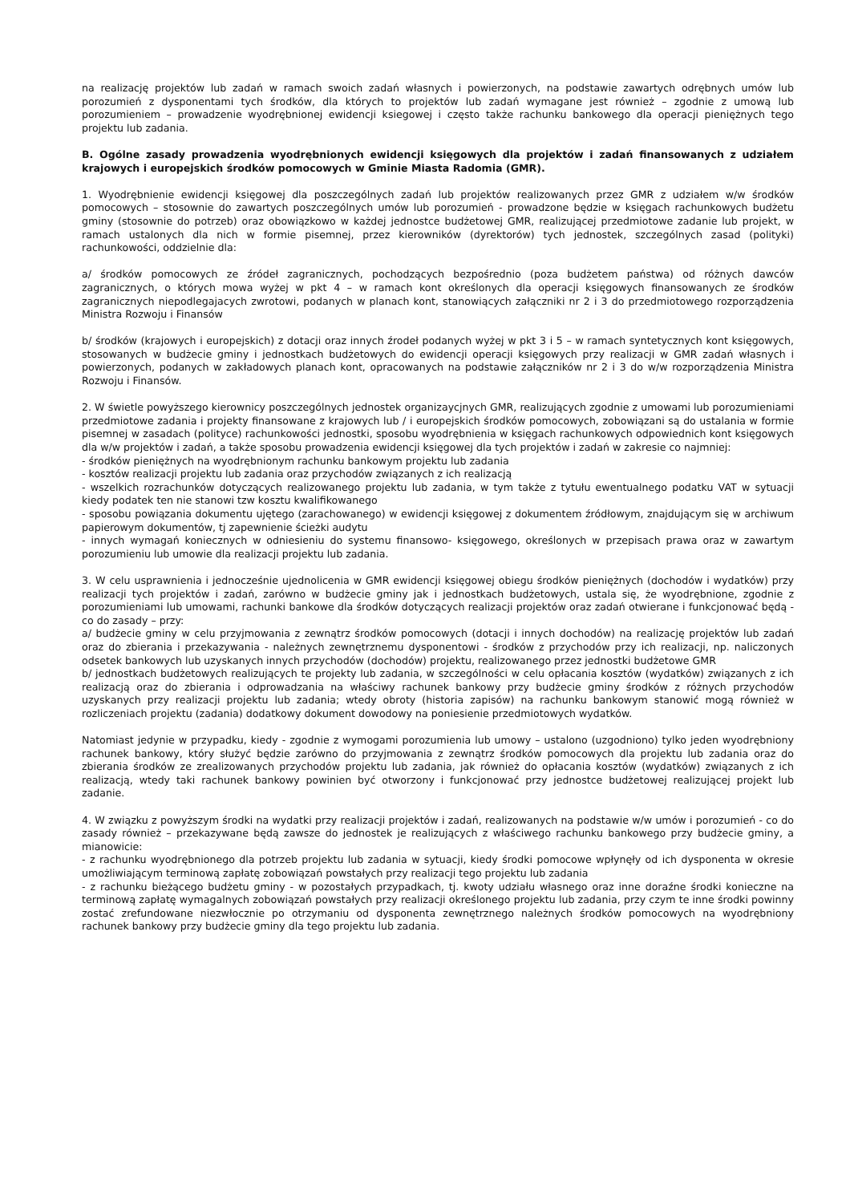na realizację projektów lub zadań w ramach swoich zadań własnych i powierzonych, na podstawie zawartych odrębnych umów lub porozumień z dysponentami tych środków, dla których to projektów lub zadań wymagane jest również – zgodnie z umową lub porozumieniem – prowadzenie wyodrębnionej ewidencji ksiegowej i często także rachunku bankowego dla operacji pieniężnych tego projektu lub zadania.
B. Ogólne zasady prowadzenia wyodrębnionych ewidencji księgowych dla projektów i zadań finansowanych z udziałem krajowych i europejskich środków pomocowych w Gminie Miasta Radomia (GMR).
1. Wyodrębnienie ewidencji księgowej dla poszczególnych zadań lub projektów realizowanych przez GMR z udziałem w/w środków pomocowych – stosownie do zawartych poszczególnych umów lub porozumień - prowadzone będzie w księgach rachunkowych budżetu gminy (stosownie do potrzeb) oraz obowiązkowo w każdej jednostce budżetowej GMR, realizującej przedmiotowe zadanie lub projekt, w ramach ustalonych dla nich w formie pisemnej, przez kierowników (dyrektorów) tych jednostek, szczególnych zasad (polityki) rachunkowości, oddzielnie dla:
a/ środków pomocowych ze źródeł zagranicznych, pochodzących bezpośrednio (poza budżetem państwa) od różnych dawców zagranicznych, o których mowa wyżej w pkt 4 – w ramach kont określonych dla operacji księgowych finansowanych ze środków zagranicznych niepodlegajacych zwrotowi, podanych w planach kont, stanowiących załączniki nr 2 i 3 do przedmiotowego rozporządzenia Ministra Rozwoju i Finansów
b/ środków (krajowych i europejskich) z dotacji oraz innych źrodeł podanych wyżej w pkt 3 i 5 – w ramach syntetycznych kont księgowych, stosowanych w budżecie gminy i jednostkach budżetowych do ewidencji operacji księgowych przy realizacji w GMR zadań własnych i powierzonych, podanych w zakładowych planach kont, opracowanych na podstawie załączników nr 2 i 3 do w/w rozporządzenia Ministra Rozwoju i Finansów.
2. W świetle powyższego kierownicy poszczególnych jednostek organizaycjnych GMR, realizujących zgodnie z umowami lub porozumieniami przedmiotowe zadania i projekty finansowane z krajowych lub / i europejskich środków pomocowych, zobowiązani są do ustalania w formie pisemnej w zasadach (polityce) rachunkowości jednostki, sposobu wyodrębnienia w księgach rachunkowych odpowiednich kont księgowych dla w/w projektów i zadań, a także sposobu prowadzenia ewidencji księgowej dla tych projektów i zadań w zakresie co najmniej:
- środków pieniężnych na wyodrębnionym rachunku bankowym projektu lub zadania
- kosztów realizacji projektu lub zadania oraz przychodów związanych z ich realizacją
- wszelkich rozrachunków dotyczących realizowanego projektu lub zadania, w tym także z tytułu ewentualnego podatku VAT w sytuacji kiedy podatek ten nie stanowi tzw kosztu kwalifikowanego
- sposobu powiązania dokumentu ujętego (zarachowanego) w ewidencji księgowej z dokumentem źródłowym, znajdującym się w archiwum papierowym dokumentów, tj zapewnienie ścieżki audytu
- innych wymagań koniecznych w odniesieniu do systemu finansowo- księgowego, określonych w przepisach prawa oraz w zawartym porozumieniu lub umowie dla realizacji projektu lub zadania.
3. W celu usprawnienia i jednocześnie ujednolicenia w GMR ewidencji księgowej obiegu środków pieniężnych (dochodów i wydatków) przy realizacji tych projektów i zadań, zarówno w budżecie gminy jak i jednostkach budżetowych, ustala się, że wyodrębnione, zgodnie z porozumieniami lub umowami, rachunki bankowe dla środków dotyczących realizacji projektów oraz zadań otwierane i funkcjonować będą - co do zasady – przy:
a/ budżecie gminy w celu przyjmowania z zewnątrz środków pomocowych (dotacji i innych dochodów) na realizację projektów lub zadań oraz do zbierania i przekazywania - należnych zewnętrznemu dysponentowi - środków z przychodów przy ich realizacji, np. naliczonych odsetek bankowych lub uzyskanych innych przychodów (dochodów) projektu, realizowanego przez jednostki budżetowe GMR
b/ jednostkach budżetowych realizujących te projekty lub zadania, w szczególności w celu opłacania kosztów (wydatków) związanych z ich realizacją oraz do zbierania i odprowadzania na właściwy rachunek bankowy przy budżecie gminy środków z różnych przychodów uzyskanych przy realizacji projektu lub zadania; wtedy obroty (historia zapisów) na rachunku bankowym stanowić mogą również w rozliczeniach projektu (zadania) dodatkowy dokument dowodowy na poniesienie przedmiotowych wydatków.
Natomiast jedynie w przypadku, kiedy - zgodnie z wymogami porozumienia lub umowy – ustalono (uzgodniono) tylko jeden wyodrębniony rachunek bankowy, który służyć będzie zarówno do przyjmowania z zewnątrz środków pomocowych dla projektu lub zadania oraz do zbierania środków ze zrealizowanych przychodów projektu lub zadania, jak również do opłacania kosztów (wydatków) związanych z ich realizacją, wtedy taki rachunek bankowy powinien być otworzony i funkcjonować przy jednostce budżetowej realizującej projekt lub zadanie.
4. W związku z powyższym środki na wydatki przy realizacji projektów i zadań, realizowanych na podstawie w/w umów i porozumień - co do zasady również – przekazywane będą zawsze do jednostek je realizujących z właściwego rachunku bankowego przy budżecie gminy, a mianowicie:
- z rachunku wyodrębnionego dla potrzeb projektu lub zadania w sytuacji, kiedy środki pomocowe wpłynęły od ich dysponenta w okresie umożliwiającym terminową zapłatę zobowiązań powstałych przy realizacji tego projektu lub zadania
- z rachunku bieżącego budżetu gminy - w pozostałych przypadkach, tj. kwoty udziału własnego oraz inne doraźne środki konieczne na terminową zapłatę wymagalnych zobowiązań powstałych przy realizacji określonego projektu lub zadania, przy czym te inne środki powinny zostać zrefundowane niezwłocznie po otrzymaniu od dysponenta zewnętrznego należnych środków pomocowych na wyodrębniony rachunek bankowy przy budżecie gminy dla tego projektu lub zadania.